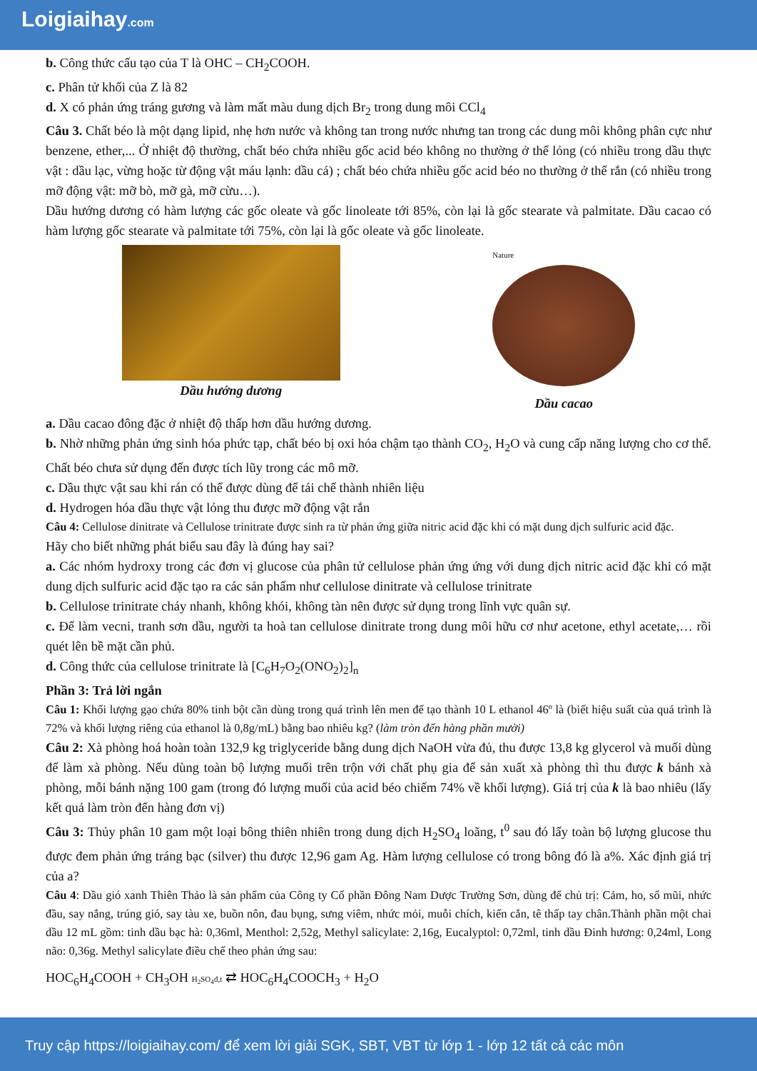Loigiaihay.com
b. Công thức cấu tạo của T là OHC – CH<sub>2</sub>COOH.
c. Phân tử khối của Z là 82
d. X có phản ứng tráng gương và làm mất màu dung dịch Br<sub>2</sub> trong dung môi CCl<sub>4</sub>
Câu 3. Chất béo là một dạng lipid, nhẹ hơn nước và không tan trong nước nhưng tan trong các dung môi không phân cực như benzene, ether,... Ở nhiệt độ thường, chất béo chứa nhiều gốc acid béo không no thường ở thể lỏng (có nhiều trong dầu thực vật : dầu lạc, vừng hoặc từ động vật máu lạnh: dầu cá) ; chất béo chứa nhiều gốc acid béo no thường ở thể rắn (có nhiều trong mỡ động vật: mỡ bò, mỡ gà, mỡ cừu…).
Dầu hướng dương có hàm lượng các gốc oleate và gốc linoleate tới 85%, còn lại là gốc stearate và palmitate. Dầu cacao có hàm lượng gốc stearate và palmitate tới 75%, còn lại là gốc oleate và gốc linoleate.
Dầu hướng dương
Nature
Dầu cacao
a. Dầu cacao đông đặc ở nhiệt độ thấp hơn dầu hướng dương.
b. Nhờ những phản ứng sinh hóa phức tạp, chất béo bị oxi hóa chậm tạo thành CO<sub>2</sub>, H<sub>2</sub>O và cung cấp năng lượng cho cơ thể. Chất béo chưa sử dụng đến được tích lũy trong các mô mỡ.
c. Dầu thực vật sau khi rán có thể được dùng để tái chế thành nhiên liệu
d. Hydrogen hóa dầu thực vật lỏng thu được mỡ động vật rắn
Câu 4: Cellulose dinitrate và Cellulose trinitrate được sinh ra từ phản ứng giữa nitric acid đặc khi có mặt dung dịch sulfuric acid đặc.
Hãy cho biết những phát biểu sau đây là đúng hay sai?
a. Các nhóm hydroxy trong các đơn vị glucose của phân tử cellulose phản ứng ứng với dung dịch nitric acid đặc khi có mặt dung dịch sulfuric acid đặc tạo ra các sản phẩm như cellulose dinitrate và cellulose trinitrate
b. Cellulose trinitrate cháy nhanh, không khói, không tàn nên được sử dụng trong lĩnh vực quân sự.
c. Để làm vecni, tranh sơn dầu, người ta hoà tan cellulose dinitrate trong dung môi hữu cơ như acetone, ethyl acetate,… rồi quét lên bề mặt cần phủ.
d. Công thức của cellulose trinitrate là [C<sub>6</sub>H<sub>7</sub>O<sub>2</sub>(ONO<sub>2</sub>)<sub>2</sub>]<sub>n</sub>
Phần 3: Trả lời ngắn
Câu 1: Khối lượng gạo chứa 80% tinh bột cần dùng trong quá trình lên men để tạo thành 10 L ethanol 46º là (biết hiệu suất của quá trình là 72% và khối lượng riêng của ethanol là 0,8g/mL) bằng bao nhiêu kg? (làm tròn đến hàng phần mười)
Câu 2: Xà phòng hoá hoàn toàn 132,9 kg triglyceride bằng dung dịch NaOH vừa đủ, thu được 13,8 kg glycerol và muối dùng để làm xà phòng. Nếu dùng toàn bộ lượng muối trên trộn với chất phụ gia để sản xuất xà phòng thì thu được k bánh xà phòng, mỗi bánh nặng 100 gam (trong đó lượng muối của acid béo chiếm 74% về khối lượng). Giá trị của k là bao nhiêu (lấy kết quả làm tròn đến hàng đơn vị)
Câu 3: Thủy phân 10 gam một loại bông thiên nhiên trong dung dịch H<sub>2</sub>SO<sub>4</sub> loãng, t<sup>0</sup> sau đó lấy toàn bộ lượng glucose thu được đem phản ứng tráng bạc (silver) thu được 12,96 gam Ag. Hàm lượng cellulose có trong bông đó là a%. Xác định giá trị của a?
Câu 4: Dầu gió xanh Thiên Thảo là sản phẩm của Công ty Cổ phần Đông Nam Dược Trường Sơn, dùng để chủ trị: Cảm, ho, sổ mũi, nhức đầu, say nắng, trúng gió, say tàu xe, buồn nôn, đau bụng, sưng viêm, nhức mỏi, muỗi chích, kiến cắn, tê thấp tay chân.Thành phần một chai dầu 12 mL gồm: tinh dầu bạc hà: 0,36ml, Menthol: 2,52g, Methyl salicylate: 2,16g, Eucalyptol: 0,72ml, tinh dầu Đinh hương: 0,24ml, Long não: 0,36g. Methyl salicylate điều chế theo phản ứng sau:
HOC<sub>6</sub>H<sub>4</sub>COOH + CH<sub>3</sub>OH H<sub>2</sub>SO<sub>4</sub>đ,t ⇄ HOC<sub>6</sub>H<sub>4</sub>COOCH<sub>3</sub> + H<sub>2</sub>O
Truy cập https://loigiaihay.com/ để xem lời giải SGK, SBT, VBT từ lớp 1 - lớp 12 tất cả các môn